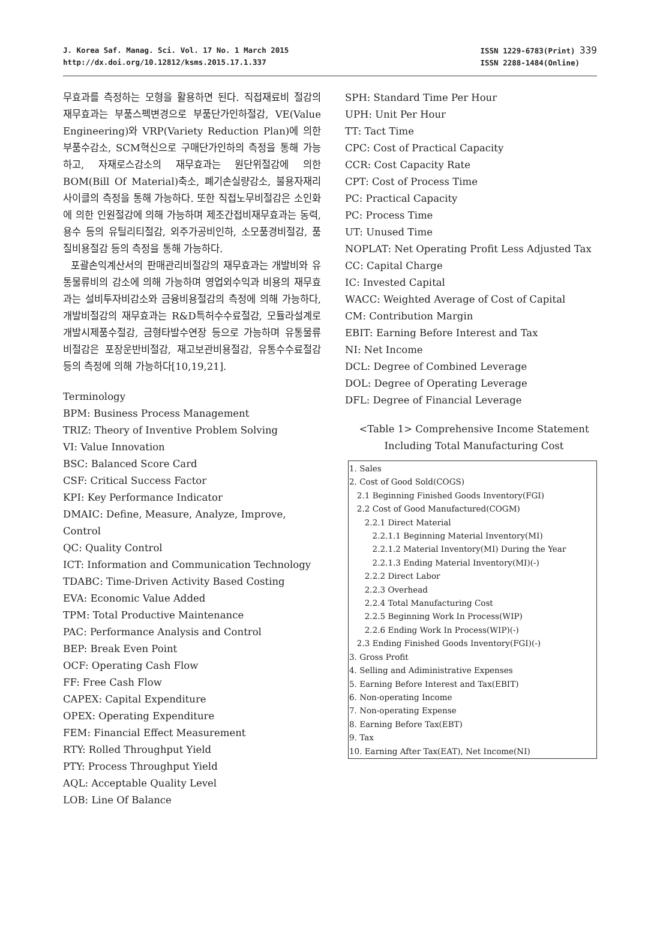J. Korea Saf. Manag. Sci. Vol. 17 No. 1 March 2015
http://dx.doi.org/10.12812/ksms.2015.17.1.337
ISSN 1229-6783(Print) 339
ISSN 2288-1484(Online)
무효과를 측정하는 모형을 활용하면 된다. 직접재료비 절감의 재무효과는 부품스펙변경으로 부품단가인하절감, VE(Value Engineering)와 VRP(Variety Reduction Plan)에 의한 부품수감소, SCM혁신으로 구매단가인하의 측정을 통해 가능하고, 자재로스감소의 재무효과는 원단위절감에 의한 BOM(Bill Of Material)축소, 폐기손실량감소, 불용자재리사이클의 측정을 통해 가능하다. 또한 직접노무비절감은 소인화에 의한 인원절감에 의해 가능하며 제조간접비재무효과는 동력, 용수 등의 유틸리티절감, 외주가공비인하, 소모품경비절감, 품질비용절감 등의 측정을 통해 가능하다.
포괄손익계산서의 판매관리비절감의 재무효과는 개발비와 유통물류비의 감소에 의해 가능하며 영업외수익과 비용의 재무효과는 설비투자비감소와 금융비용절감의 측정에 의해 가능하다, 개발비절감의 재무효과는 R&D특허수수료절감, 모듈라설계로 개발시제품수절감, 금형타발수연장 등으로 가능하며 유통물류비절감은 포장운반비절감, 재고보관비용절감, 유통수수료절감 등의 측정에 의해 가능하다[10,19,21].
Terminology
BPM: Business Process Management
TRIZ: Theory of Inventive Problem Solving
VI: Value Innovation
BSC: Balanced Score Card
CSF: Critical Success Factor
KPI: Key Performance Indicator
DMAIC: Define, Measure, Analyze, Improve, Control
QC: Quality Control
ICT: Information and Communication Technology
TDABC: Time-Driven Activity Based Costing
EVA: Economic Value Added
TPM: Total Productive Maintenance
PAC: Performance Analysis and Control
BEP: Break Even Point
OCF: Operating Cash Flow
FF: Free Cash Flow
CAPEX: Capital Expenditure
OPEX: Operating Expenditure
FEM: Financial Effect Measurement
RTY: Rolled Throughput Yield
PTY: Process Throughput Yield
AQL: Acceptable Quality Level
LOB: Line Of Balance
SPH: Standard Time Per Hour
UPH: Unit Per Hour
TT: Tact Time
CPC: Cost of Practical Capacity
CCR: Cost Capacity Rate
CPT: Cost of Process Time
PC: Practical Capacity
PC: Process Time
UT: Unused Time
NOPLAT: Net Operating Profit Less Adjusted Tax
CC: Capital Charge
IC: Invested Capital
WACC: Weighted Average of Cost of Capital
CM: Contribution Margin
EBIT: Earning Before Interest and Tax
NI: Net Income
DCL: Degree of Combined Leverage
DOL: Degree of Operating Leverage
DFL: Degree of Financial Leverage
<Table 1> Comprehensive Income Statement
Including Total Manufacturing Cost
| 1. Sales 2. Cost of Good Sold(COGS) 2.1 Beginning Finished Goods Inventory(FGI) 2.2 Cost of Good Manufactured(COGM) 2.2.1 Direct Material 2.2.1.1 Beginning Material Inventory(MI) 2.2.1.2 Material Inventory(MI) During the Year 2.2.1.3 Ending Material Inventory(MI)(-) 2.2.2 Direct Labor 2.2.3 Overhead 2.2.4 Total Manufacturing Cost 2.2.5 Beginning Work In Process(WIP) 2.2.6 Ending Work In Process(WIP)(-) 2.3 Ending Finished Goods Inventory(FGI)(-) 3. Gross Profit 4. Selling and Adiministrative Expenses 5. Earning Before Interest and Tax(EBIT) 6. Non-operating Income 7. Non-operating Expense 8. Earning Before Tax(EBT) 9. Tax 10. Earning After Tax(EAT), Net Income(NI) |